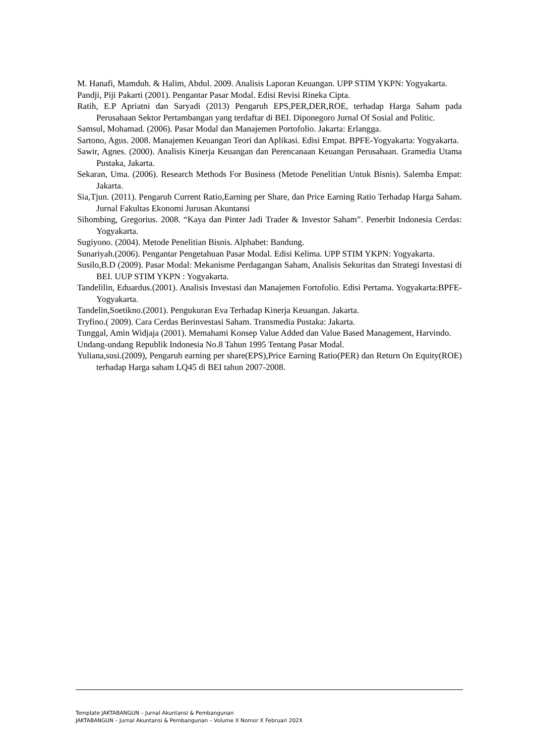M. Hanafi, Mamduh. & Halim, Abdul. 2009. Analisis Laporan Keuangan. UPP STIM YKPN: Yogyakarta.
Pandji, Piji Pakarti (2001). Pengantar Pasar Modal. Edisi Revisi Rineka Cipta.
Ratih, E.P Apriatni dan Saryadi (2013) Pengaruh EPS,PER,DER,ROE, terhadap Harga Saham pada Perusahaan Sektor Pertambangan yang terdaftar di BEI. Diponegoro Jurnal Of Sosial and Politic.
Samsul, Mohamad. (2006). Pasar Modal dan Manajemen Portofolio. Jakarta: Erlangga.
Sartono, Agus. 2008. Manajemen Keuangan Teori dan Aplikasi. Edisi Empat. BPFE-Yogyakarta: Yogyakarta.
Sawir, Agnes. (2000). Analisis Kinerja Keuangan dan Perencanaan Keuangan Perusahaan. Gramedia Utama Pustaka, Jakarta.
Sekaran, Uma. (2006). Research Methods For Business (Metode Penelitian Untuk Bisnis). Salemba Empat: Jakarta.
Sia,Tjun. (2011). Pengaruh Current Ratio,Earning per Share, dan Price Earning Ratio Terhadap Harga Saham. Jurnal Fakultas Ekonomi Jurusan Akuntansi
Sihombing, Gregorius. 2008. “Kaya dan Pinter Jadi Trader & Investor Saham”. Penerbit Indonesia Cerdas: Yogyakarta.
Sugiyono. (2004). Metode Penelitian Bisnis. Alphabet: Bandung.
Sunariyah.(2006). Pengantar Pengetahuan Pasar Modal. Edisi Kelima. UPP STIM YKPN: Yogyakarta.
Susilo,B.D (2009). Pasar Modal: Mekanisme Perdagangan Saham, Analisis Sekuritas dan Strategi Investasi di BEI. UUP STIM YKPN : Yogyakarta.
Tandelilin, Eduardus.(2001). Analisis Investasi dan Manajemen Fortofolio. Edisi Pertama. Yogyakarta:BPFE-Yogyakarta.
Tandelin,Soetikno.(2001). Pengukuran Eva Terhadap Kinerja Keuangan. Jakarta.
Tryfino.( 2009). Cara Cerdas Berinvestasi Saham. Transmedia Pustaka: Jakarta.
Tunggal, Amin Widjaja (2001). Memahami Konsep Value Added dan Value Based Management, Harvindo.
Undang-undang Republik Indonesia No.8 Tahun 1995 Tentang Pasar Modal.
Yuliana,susi.(2009), Pengaruh earning per share(EPS),Price Earning Ratio(PER) dan Return On Equity(ROE) terhadap Harga saham LQ45 di BEI tahun 2007-2008.
Template JAKTABANGUN – Jurnal Akuntansi & Pembangunan
JAKTABANGUN – Jurnal Akuntansi & Pembangunan – Volume X Nomor X Februari 202X